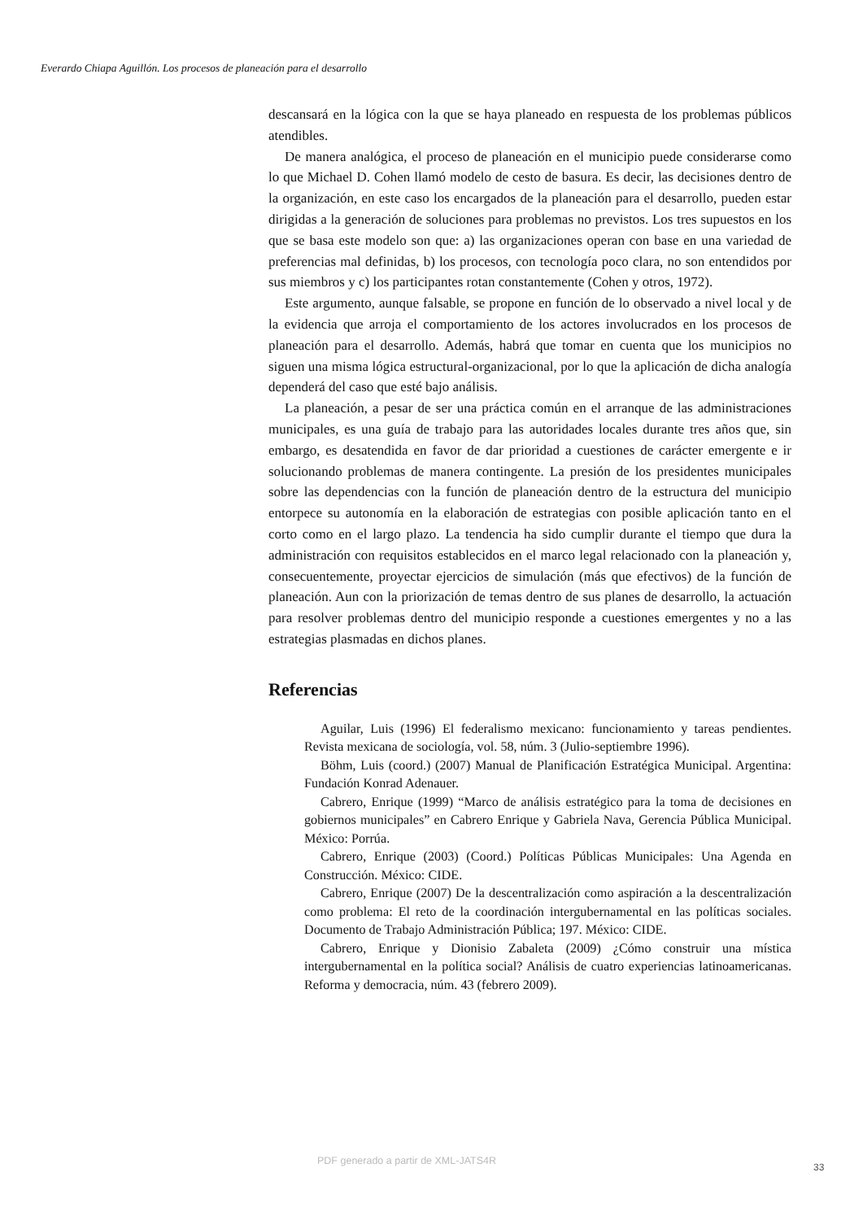Everardo Chiapa Aguillón. Los procesos de planeación para el desarrollo
descansará en la lógica con la que se haya planeado en respuesta de los problemas públicos atendibles.
De manera analógica, el proceso de planeación en el municipio puede considerarse como lo que Michael D. Cohen llamó modelo de cesto de basura. Es decir, las decisiones dentro de la organización, en este caso los encargados de la planeación para el desarrollo, pueden estar dirigidas a la generación de soluciones para problemas no previstos. Los tres supuestos en los que se basa este modelo son que: a) las organizaciones operan con base en una variedad de preferencias mal definidas, b) los procesos, con tecnología poco clara, no son entendidos por sus miembros y c) los participantes rotan constantemente (Cohen y otros, 1972).
Este argumento, aunque falsable, se propone en función de lo observado a nivel local y de la evidencia que arroja el comportamiento de los actores involucrados en los procesos de planeación para el desarrollo. Además, habrá que tomar en cuenta que los municipios no siguen una misma lógica estructural-organizacional, por lo que la aplicación de dicha analogía dependerá del caso que esté bajo análisis.
La planeación, a pesar de ser una práctica común en el arranque de las administraciones municipales, es una guía de trabajo para las autoridades locales durante tres años que, sin embargo, es desatendida en favor de dar prioridad a cuestiones de carácter emergente e ir solucionando problemas de manera contingente. La presión de los presidentes municipales sobre las dependencias con la función de planeación dentro de la estructura del municipio entorpece su autonomía en la elaboración de estrategias con posible aplicación tanto en el corto como en el largo plazo. La tendencia ha sido cumplir durante el tiempo que dura la administración con requisitos establecidos en el marco legal relacionado con la planeación y, consecuentemente, proyectar ejercicios de simulación (más que efectivos) de la función de planeación. Aun con la priorización de temas dentro de sus planes de desarrollo, la actuación para resolver problemas dentro del municipio responde a cuestiones emergentes y no a las estrategias plasmadas en dichos planes.
Referencias
Aguilar, Luis (1996) El federalismo mexicano: funcionamiento y tareas pendientes. Revista mexicana de sociología, vol. 58, núm. 3 (Julio-septiembre 1996).
Böhm, Luis (coord.) (2007) Manual de Planificación Estratégica Municipal. Argentina: Fundación Konrad Adenauer.
Cabrero, Enrique (1999) “Marco de análisis estratégico para la toma de decisiones en gobiernos municipales” en Cabrero Enrique y Gabriela Nava, Gerencia Pública Municipal. México: Porrúa.
Cabrero, Enrique (2003) (Coord.) Políticas Públicas Municipales: Una Agenda en Construcción. México: CIDE.
Cabrero, Enrique (2007) De la descentralización como aspiración a la descentralización como problema: El reto de la coordinación intergubernamental en las políticas sociales. Documento de Trabajo Administración Pública; 197. México: CIDE.
Cabrero, Enrique y Dionisio Zabaleta (2009) ¿Cómo construir una mística intergubernamental en la política social? Análisis de cuatro experiencias latinoamericanas. Reforma y democracia, núm. 43 (febrero 2009).
PDF generado a partir de XML-JATS4R
33